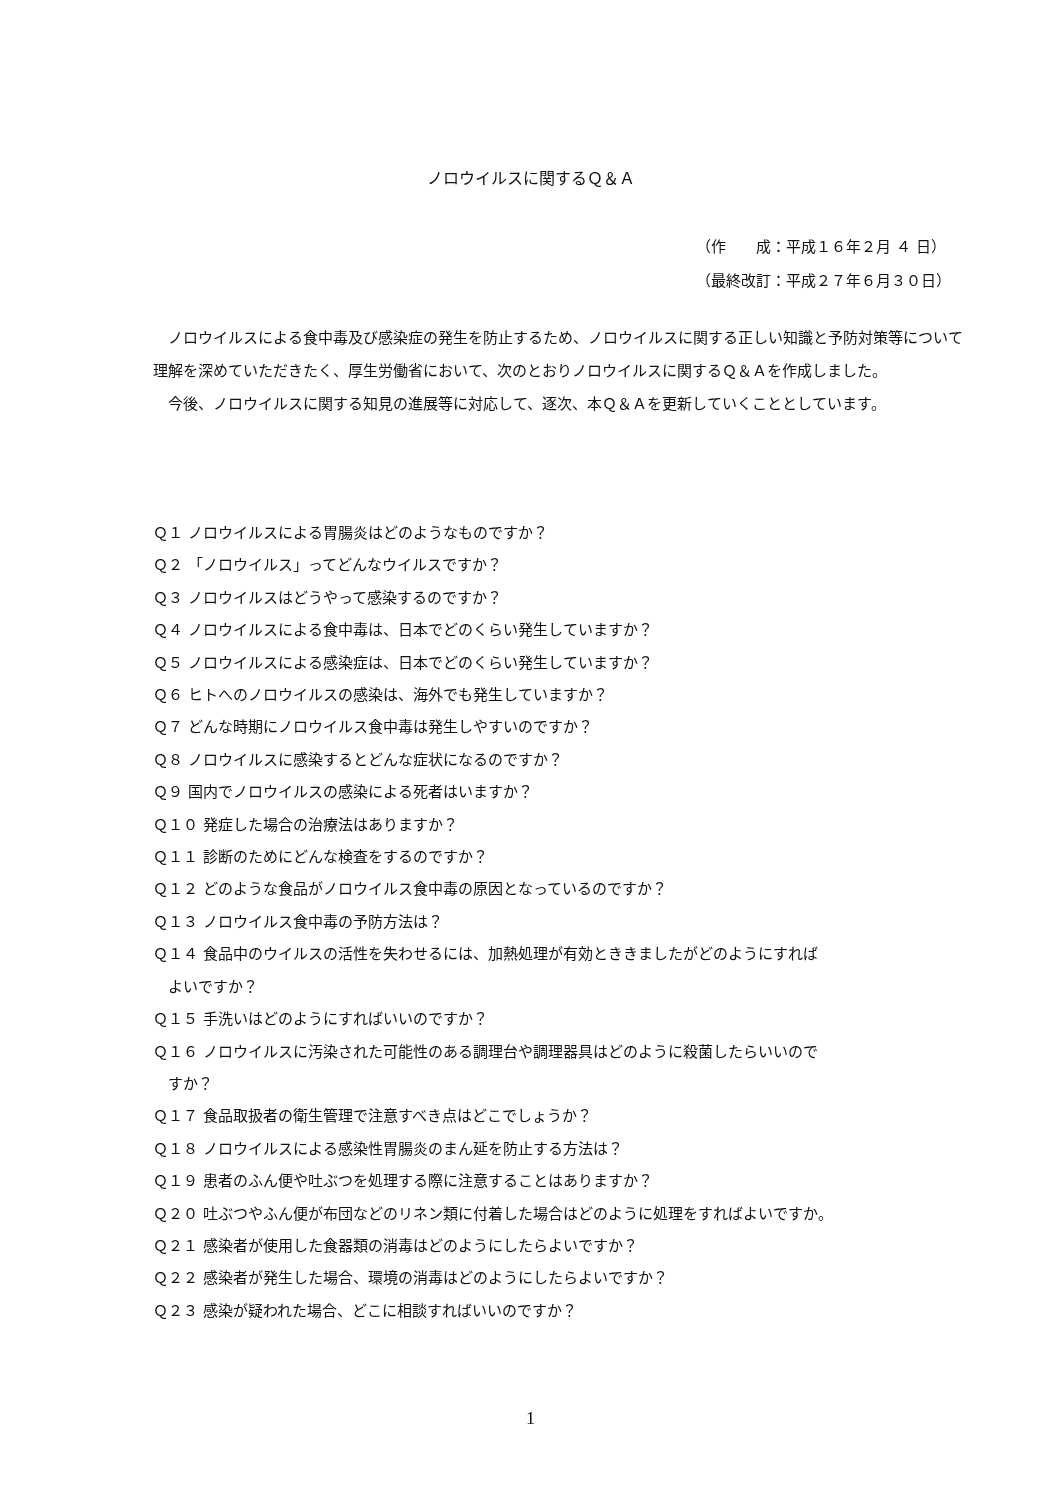ノロウイルスに関するＱ＆Ａ
（作　　成：平成１６年２月 ４ 日）
（最終改訂：平成２７年６月３０日）
ノロウイルスによる食中毒及び感染症の発生を防止するため、ノロウイルスに関する正しい知識と予防対策等について理解を深めていただきたく、厚生労働省において、次のとおりノロウイルスに関するＱ＆Ａを作成しました。
今後、ノロウイルスに関する知見の進展等に対応して、逐次、本Ｑ＆Ａを更新していくこととしています。
Ｑ１ ノロウイルスによる胃腸炎はどのようなものですか？
Ｑ２ 「ノロウイルス」ってどんなウイルスですか？
Ｑ３ ノロウイルスはどうやって感染するのですか？
Ｑ４ ノロウイルスによる食中毒は、日本でどのくらい発生していますか？
Ｑ５ ノロウイルスによる感染症は、日本でどのくらい発生していますか？
Ｑ６ ヒトへのノロウイルスの感染は、海外でも発生していますか？
Ｑ７ どんな時期にノロウイルス食中毒は発生しやすいのですか？
Ｑ８ ノロウイルスに感染するとどんな症状になるのですか？
Ｑ９ 国内でノロウイルスの感染による死者はいますか？
Ｑ１０ 発症した場合の治療法はありますか？
Ｑ１１ 診断のためにどんな検査をするのですか？
Ｑ１２ どのような食品がノロウイルス食中毒の原因となっているのですか？
Ｑ１３ ノロウイルス食中毒の予防方法は？
Ｑ１４ 食品中のウイルスの活性を失わせるには、加熱処理が有効とききましたがどのようにすれば
　よいですか？
Ｑ１５ 手洗いはどのようにすればいいのですか？
Ｑ１６ ノロウイルスに汚染された可能性のある調理台や調理器具はどのように殺菌したらいいので
　すか？
Ｑ１７ 食品取扱者の衛生管理で注意すべき点はどこでしょうか？
Ｑ１８ ノロウイルスによる感染性胃腸炎のまん延を防止する方法は？
Ｑ１９ 患者のふん便や吐ぶつを処理する際に注意することはありますか？
Ｑ２０ 吐ぶつやふん便が布団などのリネン類に付着した場合はどのように処理をすればよいですか。
Ｑ２１ 感染者が使用した食器類の消毒はどのようにしたらよいですか？
Ｑ２２ 感染者が発生した場合、環境の消毒はどのようにしたらよいですか？
Ｑ２３ 感染が疑われた場合、どこに相談すればいいのですか？
1